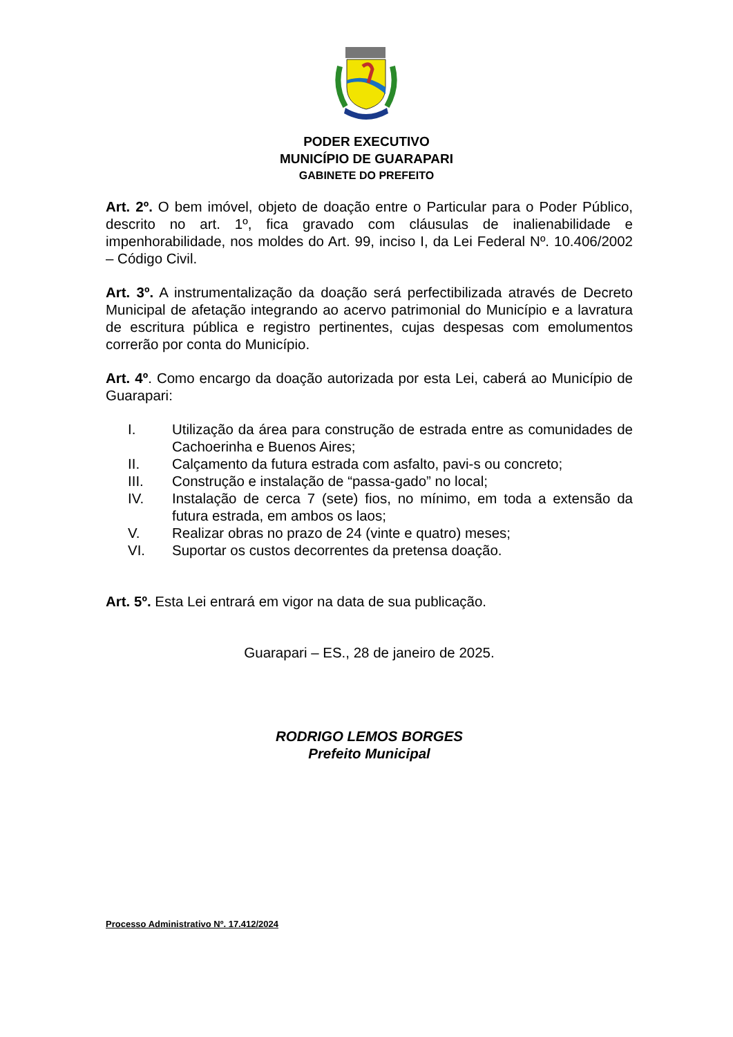PODER EXECUTIVO
MUNICÍPIO DE GUARAPARI
GABINETE DO PREFEITO
Art. 2º. O bem imóvel, objeto de doação entre o Particular para o Poder Público, descrito no art. 1º, fica gravado com cláusulas de inalienabilidade e impenhorabilidade, nos moldes do Art. 99, inciso I, da Lei Federal Nº. 10.406/2002 – Código Civil.
Art. 3º. A instrumentalização da doação será perfectibilizada através de Decreto Municipal de afetação integrando ao acervo patrimonial do Município e a lavratura de escritura pública e registro pertinentes, cujas despesas com emolumentos correrão por conta do Município.
Art. 4º. Como encargo da doação autorizada por esta Lei, caberá ao Município de Guarapari:
I. Utilização da área para construção de estrada entre as comunidades de Cachoerinha e Buenos Aires;
II. Calçamento da futura estrada com asfalto, pavi-s ou concreto;
III. Construção e instalação de “passa-gado” no local;
IV. Instalação de cerca 7 (sete) fios, no mínimo, em toda a extensão da futura estrada, em ambos os laos;
V. Realizar obras no prazo de 24 (vinte e quatro) meses;
VI. Suportar os custos decorrentes da pretensa doação.
Art. 5º. Esta Lei entrará em vigor na data de sua publicação.
Guarapari – ES., 28 de janeiro de 2025.
RODRIGO LEMOS BORGES
Prefeito Municipal
Processo Administrativo Nº. 17.412/2024